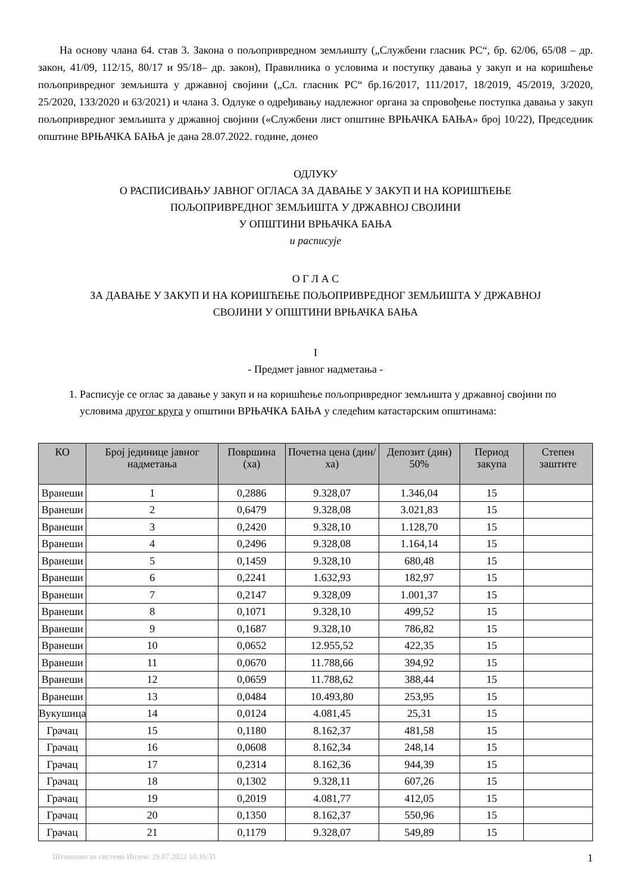На основу члана 64. став 3. Закона о пољопривредном земљишту („Службени гласник РС“, бр. 62/06, 65/08 – др. закон, 41/09, 112/15, 80/17 и 95/18– др. закон), Правилника о условима и поступку давања у закуп и на коришћење пољопривредног земљишта у државној својини („Сл. гласник РС“ бр.16/2017, 111/2017, 18/2019, 45/2019, 3/2020, 25/2020, 133/2020 и 63/2021) и члана 3. Одлуке о одређивању надлежног органа за спровођење поступка давања у закуп пољопривредног земљишта у државној својини («Службени лист општине ВРЊАЧКА БАЊА» број 10/22), Председник општине ВРЊАЧКА БАЊА је дана 28.07.2022. године, донео
ОДЛУКУ
О РАСПИСИВАЊУ ЈАВНОГ ОГЛАСА ЗА ДАВАЊЕ У ЗАКУП И НА КОРИШЋЕЊЕ
ПОЉОПРИВРЕДНОГ ЗЕМЉИШТА У ДРЖАВНОЈ СВОЈИНИ
У ОПШТИНИ ВРЊАЧКА БАЊА
и расписује
О Г Л А С
ЗА ДАВАЊЕ У ЗАКУП И НА КОРИШЋЕЊЕ ПОЉОПРИВРЕДНОГ ЗЕМЉИШТА У ДРЖАВНОЈ
СВОЈИНИ У ОПШТИНИ ВРЊАЧКА БАЊА
I
- Предмет јавног надметања -
1. Расписује се оглас за давање у закуп и на коришћење пољопривредног земљишта у државној својини по условима другог круга у општини ВРЊАЧКА БАЊА у следећим катастарским општинама:
| КО | Број јединице јавног надметања | Површина (ха) | Почетна цена (дин/ха) | Депозит (дин) 50% | Период закупа | Степен заштите |
| --- | --- | --- | --- | --- | --- | --- |
| Вранеши | 1 | 0,2886 | 9.328,07 | 1.346,04 | 15 | |
| Вранеши | 2 | 0,6479 | 9.328,08 | 3.021,83 | 15 | |
| Вранеши | 3 | 0,2420 | 9.328,10 | 1.128,70 | 15 | |
| Вранеши | 4 | 0,2496 | 9.328,08 | 1.164,14 | 15 | |
| Вранеши | 5 | 0,1459 | 9.328,10 | 680,48 | 15 | |
| Вранеши | 6 | 0,2241 | 1.632,93 | 182,97 | 15 | |
| Вранеши | 7 | 0,2147 | 9.328,09 | 1.001,37 | 15 | |
| Вранеши | 8 | 0,1071 | 9.328,10 | 499,52 | 15 | |
| Вранеши | 9 | 0,1687 | 9.328,10 | 786,82 | 15 | |
| Вранеши | 10 | 0,0652 | 12.955,52 | 422,35 | 15 | |
| Вранеши | 11 | 0,0670 | 11.788,66 | 394,92 | 15 | |
| Вранеши | 12 | 0,0659 | 11.788,62 | 388,44 | 15 | |
| Вранеши | 13 | 0,0484 | 10.493,80 | 253,95 | 15 | |
| Вукушица | 14 | 0,0124 | 4.081,45 | 25,31 | 15 | |
| Грачац | 15 | 0,1180 | 8.162,37 | 481,58 | 15 | |
| Грачац | 16 | 0,0608 | 8.162,34 | 248,14 | 15 | |
| Грачац | 17 | 0,2314 | 8.162,36 | 944,39 | 15 | |
| Грачац | 18 | 0,1302 | 9.328,11 | 607,26 | 15 | |
| Грачац | 19 | 0,2019 | 4.081,77 | 412,05 | 15 | |
| Грачац | 20 | 0,1350 | 8.162,37 | 550,96 | 15 | |
| Грачац | 21 | 0,1179 | 9.328,07 | 549,89 | 15 | |
Штампано из система Инзем: 29.07.2022 10:16:31 1